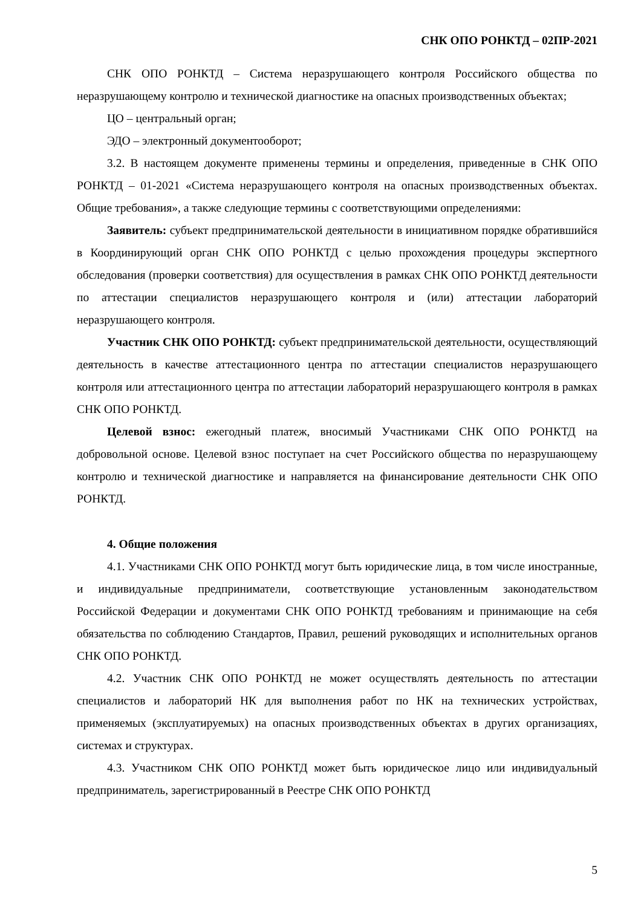СНК ОПО РОНКТД – 02ПР-2021
СНК ОПО РОНКТД – Система неразрушающего контроля Российского общества по неразрушающему контролю и технической диагностике на опасных производственных объектах;
ЦО – центральный орган;
ЭДО – электронный документооборот;
3.2. В настоящем документе применены термины и определения, приведенные в СНК ОПО РОНКТД – 01-2021 «Система неразрушающего контроля на опасных производственных объектах. Общие требования», а также следующие термины с соответствующими определениями:
Заявитель: субъект предпринимательской деятельности в инициативном порядке обратившийся в Координирующий орган СНК ОПО РОНКТД с целью прохождения процедуры экспертного обследования (проверки соответствия) для осуществления в рамках СНК ОПО РОНКТД деятельности по аттестации специалистов неразрушающего контроля и (или) аттестации лабораторий неразрушающего контроля.
Участник СНК ОПО РОНКТД: субъект предпринимательской деятельности, осуществляющий деятельность в качестве аттестационного центра по аттестации специалистов неразрушающего контроля или аттестационного центра по аттестации лабораторий неразрушающего контроля в рамках СНК ОПО РОНКТД.
Целевой взнос: ежегодный платеж, вносимый Участниками СНК ОПО РОНКТД на добровольной основе. Целевой взнос поступает на счет Российского общества по неразрушающему контролю и технической диагностике и направляется на финансирование деятельности СНК ОПО РОНКТД.
4. Общие положения
4.1. Участниками СНК ОПО РОНКТД могут быть юридические лица, в том числе иностранные, и индивидуальные предприниматели, соответствующие установленным законодательством Российской Федерации и документами СНК ОПО РОНКТД требованиям и принимающие на себя обязательства по соблюдению Стандартов, Правил, решений руководящих и исполнительных органов СНК ОПО РОНКТД.
4.2. Участник СНК ОПО РОНКТД не может осуществлять деятельность по аттестации специалистов и лабораторий НК для выполнения работ по НК на технических устройствах, применяемых (эксплуатируемых) на опасных производственных объектах в других организациях, системах и структурах.
4.3. Участником СНК ОПО РОНКТД может быть юридическое лицо или индивидуальный предприниматель, зарегистрированный в Реестре СНК ОПО РОНКТД
5